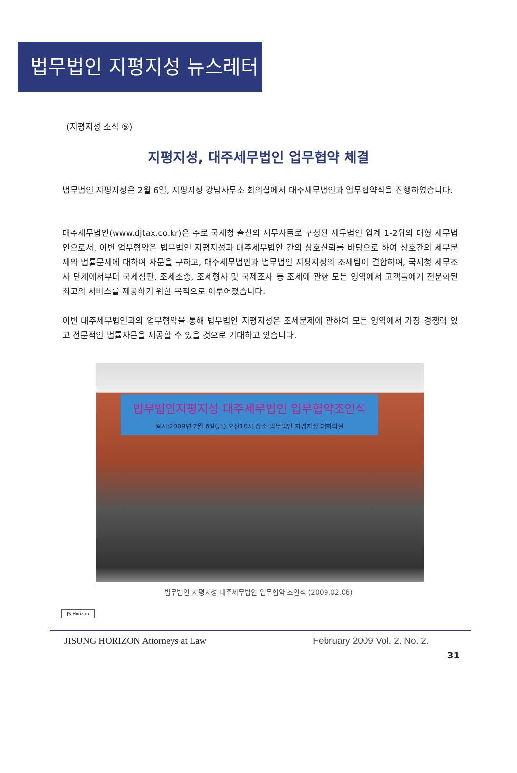법무법인 지평지성 뉴스레터
(지평지성 소식 ⑤)
지평지성, 대주세무법인 업무협약 체결
법무법인 지평지성은 2월 6일, 지평지성 강남사무소 회의실에서 대주세무법인과 업무협약식을 진행하였습니다.
대주세무법인(www.djtax.co.kr)은 주로 국세청 출신의 세무사들로 구성된 세무법인 업계 1-2위의 대형 세무법인으로서, 이번 업무협약은 법무법인 지평지성과 대주세무법인 간의 상호신뢰를 바탕으로 하여 상호간의 세무문제와 법률문제에 대하여 자문을 구하고, 대주세무법인과 법무법인 지평지성의 조세팀이 결합하여, 국세청 세무조사 단계에서부터 국세심판, 조세소송, 조세형사 및 국제조사 등 조세에 관한 모든 영역에서 고객들에게 전문화된 최고의 서비스를 제공하기 위한 목적으로 이루어졌습니다.
이번 대주세무법인과의 업무협약을 통해 법무법인 지평지성은 조세문제에 관하여 모든 영역에서 가장 경쟁력 있고 전문적인 법률자문을 제공할 수 있을 것으로 기대하고 있습니다.
법무법인지평지성 대주세무법인 업무협약조인식
일시:2009년 2월 6일(금) 오전10시 장소:법무법인 지평지성 대회의실
법무법인 지평지성 대주세무법인 업무협약 조인식 (2009.02.06)
JS Horizon
JISUNG HORIZON Attorneys at Law February 2009 Vol. 2. No. 2.
31